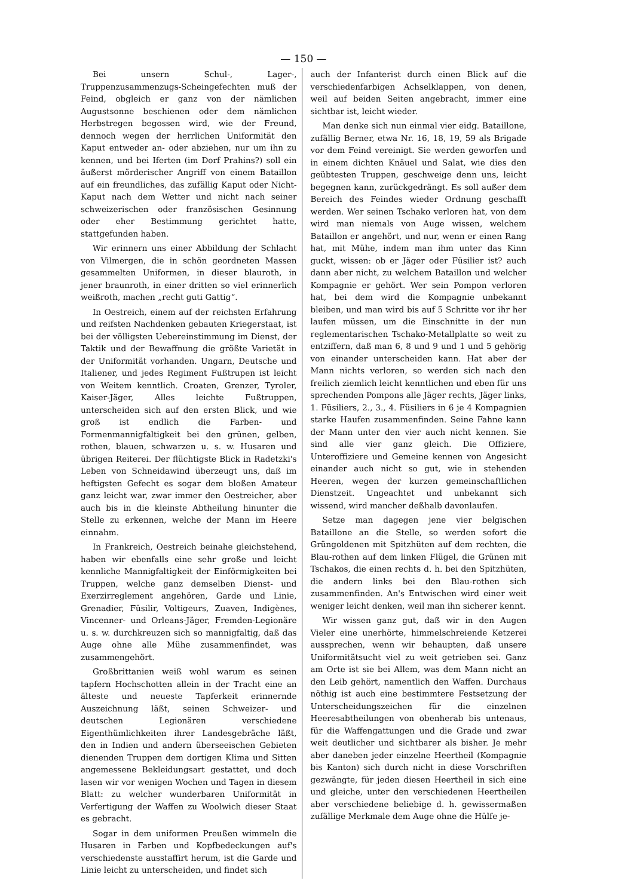— 150 —
Bei unsern Schul-, Lager-, Truppenzusammenzugs-Scheingefechten muß der Feind, obgleich er ganz von der nämlichen Augustsonne beschienen oder dem nämlichen Herbstregen begossen wird, wie der Freund, dennoch wegen der herrlichen Uniformität den Kaput entweder an- oder abziehen, nur um ihn zu kennen, und bei Iferten (im Dorf Prahins?) soll ein äußerst mörderischer Angriff von einem Bataillon auf ein freundliches, das zufällig Kaput oder Nicht-Kaput nach dem Wetter und nicht nach seiner schweizerischen oder französischen Gesinnung oder eher Bestimmung gerichtet hatte, stattgefunden haben.
Wir erinnern uns einer Abbildung der Schlacht von Vilmergen, die in schön geordneten Massen gesammelten Uniformen, in dieser blauroth, in jener braunroth, in einer dritten so viel erinnerlich weißroth, machen „recht guti Gattig“.
In Oestreich, einem auf der reichsten Erfahrung und reifsten Nachdenken gebauten Kriegerstaat, ist bei der völligsten Uebereinstimmung im Dienst, der Taktik und der Bewaffnung die größte Varietät in der Uniformität vorhanden. Ungarn, Deutsche und Italiener, und jedes Regiment Fußtrupen ist leicht von Weitem kenntlich. Croaten, Grenzer, Tyroler, Kaiser-Jäger, Alles leichte Fußtruppen, unterscheiden sich auf den ersten Blick, und wie groß ist endlich die Farben- und Formenmannigfaltigkeit bei den grünen, gelben, rothen, blauen, schwarzen u. s. w. Husaren und übrigen Reiterei. Der flüchtigste Blick in Radetzki's Leben von Schneidawind überzeugt uns, daß im heftigsten Gefecht es sogar dem bloßen Amateur ganz leicht war, zwar immer den Oestreicher, aber auch bis in die kleinste Abtheilung hinunter die Stelle zu erkennen, welche der Mann im Heere einnahm.
In Frankreich, Oestreich beinahe gleichstehend, haben wir ebenfalls eine sehr große und leicht kennliche Mannigfaltigkeit der Einförmigkeiten bei Truppen, welche ganz demselben Dienst- und Exerzirreglement angehören, Garde und Linie, Grenadier, Füsilir, Voltigeurs, Zuaven, Indigènes, Vincenner- und Orleans-Jäger, Fremden-Legionäre u. s. w. durchkreuzen sich so mannigfaltig, daß das Auge ohne alle Mühe zusammenfindet, was zusammengehört.
Großbrittanien weiß wohl warum es seinen tapfern Hochschotten allein in der Tracht eine an älteste und neueste Tapferkeit erinnernde Auszeichnung läßt, seinen Schweizer- und deutschen Legionären verschiedene Eigenthümlichkeiten ihrer Landesgebräche läßt, den in Indien und andern überseeischen Gebieten dienenden Truppen dem dortigen Klima und Sitten angemessene Bekleidungsart gestattet, und doch lasen wir vor wenigen Wochen und Tagen in diesem Blatt: zu welcher wunderbaren Uniformität in Verfertigung der Waffen zu Woolwich dieser Staat es gebracht.
Sogar in dem uniformen Preußen wimmeln die Husaren in Farben und Kopfbedeckungen auf's verschiedenste ausstaffirt herum, ist die Garde und Linie leicht zu unterscheiden, und findet sich
auch der Infanterist durch einen Blick auf die verschiedenfarbigen Achselklappen, von denen, weil auf beiden Seiten angebracht, immer eine sichtbar ist, leicht wieder.
Man denke sich nun einmal vier eidg. Bataillone, zufällig Berner, etwa Nr. 16, 18, 19, 59 als Brigade vor dem Feind vereinigt. Sie werden geworfen und in einem dichten Knäuel und Salat, wie dies den geübtesten Truppen, geschweige denn uns, leicht begegnen kann, zurückgedrängt. Es soll außer dem Bereich des Feindes wieder Ordnung geschafft werden. Wer seinen Tschako verloren hat, von dem wird man niemals von Auge wissen, welchem Bataillon er angehört, und nur, wenn er einen Rang hat, mit Mühe, indem man ihm unter das Kinn guckt, wissen: ob er Jäger oder Füsilier ist? auch dann aber nicht, zu welchem Bataillon und welcher Kompagnie er gehört. Wer sein Pompon verloren hat, bei dem wird die Kompagnie unbekannt bleiben, und man wird bis auf 5 Schritte vor ihr her laufen müssen, um die Einschnitte in der nun reglementarischen Tschako-Metallplatte so weit zu entziffern, daß man 6, 8 und 9 und 1 und 5 gehörig von einander unterscheiden kann. Hat aber der Mann nichts verloren, so werden sich nach den freilich ziemlich leicht kenntlichen und eben für uns sprechenden Pompons alle Jäger rechts, Jäger links, 1. Füsiliers, 2., 3., 4. Füsiliers in 6 je 4 Kompagnien starke Haufen zusammenfinden. Seine Fahne kann der Mann unter den vier auch nicht kennen. Sie sind alle vier ganz gleich. Die Offiziere, Unteroffiziere und Gemeine kennen von Angesicht einander auch nicht so gut, wie in stehenden Heeren, wegen der kurzen gemeinschaftlichen Dienstzeit. Ungeachtet und unbekannt sich wissend, wird mancher deßhalb davonlaufen.
Setze man dagegen jene vier belgischen Bataillone an die Stelle, so werden sofort die Grüngoldenen mit Spitzhüten auf dem rechten, die Blau-rothen auf dem linken Flügel, die Grünen mit Tschakos, die einen rechts d. h. bei den Spitzhüten, die andern links bei den Blau-rothen sich zusammenfinden. An's Entwischen wird einer weit weniger leicht denken, weil man ihn sicherer kennt.
Wir wissen ganz gut, daß wir in den Augen Vieler eine unerhörte, himmelschreiende Ketzerei aussprechen, wenn wir behaupten, daß unsere Uniformitätsucht viel zu weit getrieben sei. Ganz am Orte ist sie bei Allem, was dem Mann nicht an den Leib gehört, namentlich den Waffen. Durchaus nöthig ist auch eine bestimmtere Festsetzung der Unterscheidungszeichen für die einzelnen Heeresabtheilungen von obenherab bis untenaus, für die Waffengattungen und die Grade und zwar weit deutlicher und sichtbarer als bisher. Je mehr aber daneben jeder einzelne Heertheil (Kompagnie bis Kanton) sich durch nicht in diese Vorschriften gezwängte, für jeden diesen Heertheil in sich eine und gleiche, unter den verschiedenen Heertheilen aber verschiedene beliebige d. h. gewissermaßen zufällige Merkmale dem Auge ohne die Hülfe je-